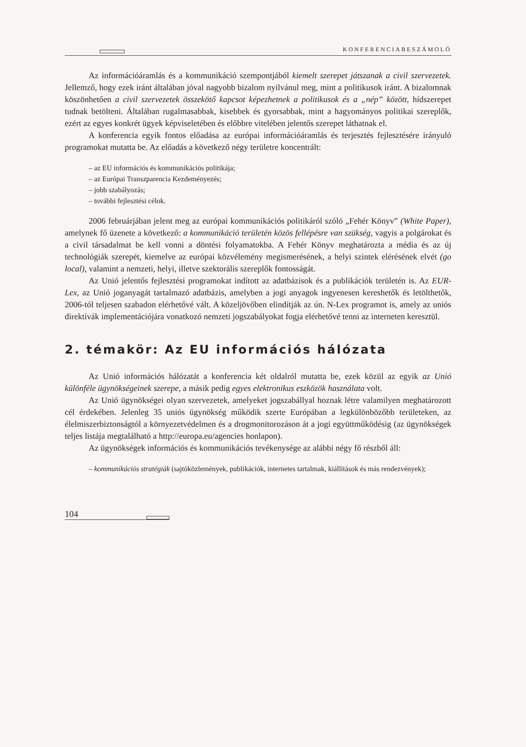KONFERENCIABESZÁMOLÓ
Az információáramlás és a kommunikáció szempontjából kiemelt szerepet játszanak a civil szervezetek. Jellemző, hogy ezek iránt általában jóval nagyobb bizalom nyilvánul meg, mint a politikusok iránt. A bizalomnak köszönhetően a civil szervezetek összekötő kapcsot képezhetnek a politikusok és a „nép” között, hídszerepet tudnak betölteni. Általában rugalmasabbak, kisebbek és gyorsabbak, mint a hagyományos politikai szereplők, ezért az egyes konkrét ügyek képviseletében és előbbre vitelében jelentős szerepet láthatnak el.
A konferencia egyik fontos előadása az európai információáramlás és terjesztés fejlesztésére irányuló programokat mutatta be. Az előadás a következő négy területre koncentrált:
– az EU információs és kommunikációs politikája;
– az Európai Transzparencia Kezdeményezés;
– jobb szabályozás;
– további fejlesztési célok.
2006 februárjában jelent meg az európai kommunikációs politikáról szóló „Fehér Könyv” (White Paper), amelynek fő üzenete a következő: a kommunikáció területén közös fellépésre van szükség, vagyis a polgárokat és a civil társadalmat be kell vonni a döntési folyamatokba. A Fehér Könyv meghatározta a média és az új technológiák szerepét, kiemelve az európai közvélemény megismerésének, a helyi szintek elérésének elvét (go local), valamint a nemzeti, helyi, illetve szektorális szereplők fontosságát.
Az Unió jelentős fejlesztési programokat indított az adatbázisok és a publikációk területén is. Az EUR-Lex, az Unió joganyagát tartalmazó adatbázis, amelyben a jogi anyagok ingyenesen kereshetők és letölthetők, 2006-tól teljesen szabadon elérhetővé vált. A közeljövőben elindítják az ún. N-Lex programot is, amely az uniós direktívák implementációjára vonatkozó nemzeti jogszabályokat fogja elérhetővé tenni az interneten keresztül.
2. témakör: Az EU információs hálózata
Az Unió információs hálózatát a konferencia két oldalról mutatta be, ezek közül az egyik az Unió különféle ügynökségeinek szerepe, a másik pedig egyes elektronikus eszközök használata volt.
Az Unió ügynökségei olyan szervezetek, amelyeket jogszabállyal hoznak létre valamilyen meghatározott cél érdekében. Jelenleg 35 uniós ügynökség működik szerte Európában a legkülönbözőbb területeken, az élelmiszerbiztonságtól a környezetvédelmen és a drogmonitorozáson át a jogi együttműködésig (az ügynökségek teljes listája megtalálható a http://europa.eu/agencies honlapon).
Az ügynökségek információs és kommunikációs tevékenysége az alábbi négy fő részből áll:
– kommunikációs stratégiák (sajtóközlemények, publikációk, internetes tartalmak, kiállítások és más rendezvények);
104